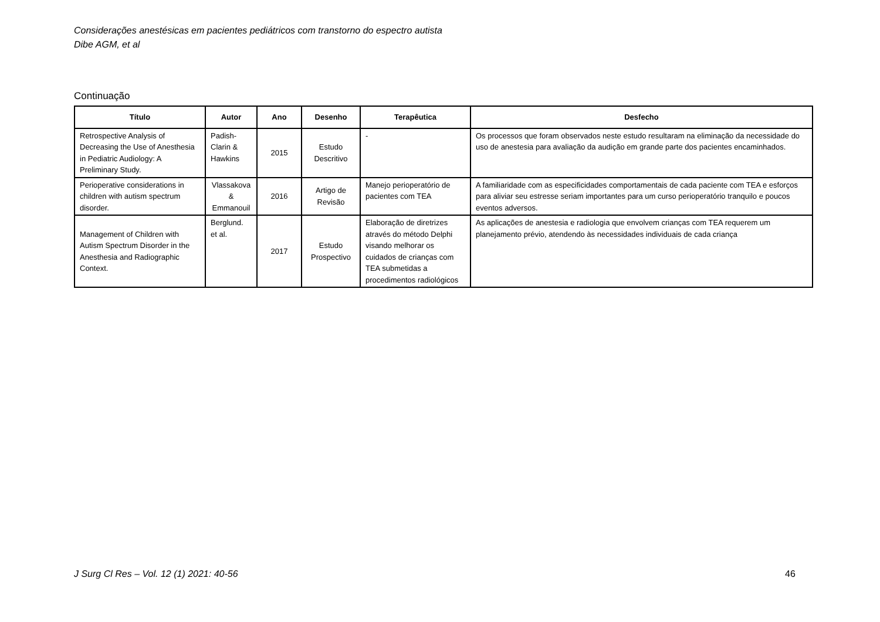Considerações anestésicas em pacientes pediátricos com transtorno do espectro autista
Dibe AGM, et al
Continuação
| Título | Autor | Ano | Desenho | Terapêutica | Desfecho |
| --- | --- | --- | --- | --- | --- |
| Retrospective Analysis of Decreasing the Use of Anesthesia in Pediatric Audiology: A Preliminary Study. | Padish-Clarin & Hawkins | 2015 | Estudo Descritivo | - | Os processos que foram observados neste estudo resultaram na eliminação da necessidade do uso de anestesia para avaliação da audição em grande parte dos pacientes encaminhados. |
| Perioperative considerations in children with autism spectrum disorder. | Vlassakova & Emmanouil | 2016 | Artigo de Revisão | Manejo perioperatório de pacientes com TEA | A familiaridade com as especificidades comportamentais de cada paciente com TEA e esforços para aliviar seu estresse seriam importantes para um curso perioperatório tranquilo e poucos eventos adversos. |
| Management of Children with Autism Spectrum Disorder in the Anesthesia and Radiographic Context. | Berglund. et al. | 2017 | Estudo Prospectivo | Elaboração de diretrizes através do método Delphi visando melhorar os cuidados de crianças com TEA submetidas a procedimentos radiológicos | As aplicações de anestesia e radiologia que envolvem crianças com TEA requerem um planejamento prévio, atendendo às necessidades individuais de cada criança |
J Surg Cl Res – Vol. 12 (1) 2021: 40-56
46